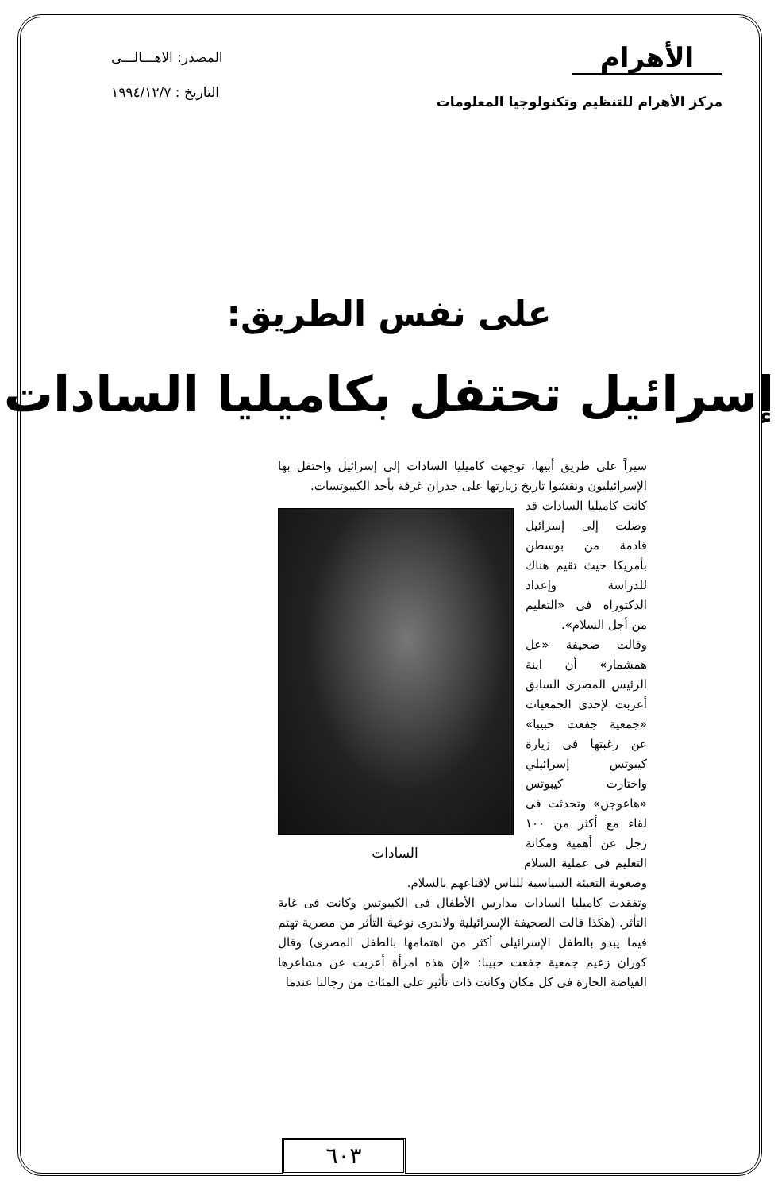الأهرام
المصدر: الاهـــالـــى
مركز الأهرام للتنظيم وتكنولوجيا المعلومات
التاريخ : ١٩٩٤/١٢/٧
على نفس الطريق:
إسرائيل تحتفل بكاميليا السادات
سيراً على طريق أبيها، توجهت كاميليا السادات إلى إسرائيل واحتفل بها الإسرائيليون ونقشوا تاريخ زيارتها على جدران غرفة بأحد الكيبوتسات.
السادات
كانت كاميليا السادات قد وصلت إلى إسرائيل قادمة من بوسطن بأمريكا حيث تقيم هناك للدراسة وإعداد الدكتوراه فى «التعليم من أجل السلام».
وقالت صحيفة «عل همشمار» أن ابنة الرئيس المصرى السابق أعربت لإحدى الجمعيات «جمعية جفعت حبيبا» عن رغبتها فى زيارة كيبوتس إسرائيلي واختارت كيبوتس «هاعوجن» وتحدثت فى لقاء مع أكثر من ١٠٠ رجل عن أهمية ومكانة التعليم فى عملية السلام وصعوبة التعبئة السياسية للناس لاقناعهم بالسلام.
وتفقدت كاميليا السادات مدارس الأطفال فى الكيبوتس وكانت فى غاية التأثر. (هكذا قالت الصحيفة الإسرائيلية ولاندرى نوعية التأثر من مصرية تهتم فيما يبدو بالطفل الإسرائيلى أكثر من اهتمامها بالطفل المصرى) وقال كوران زعيم جمعية جفعت حبيبا: «إن هذه امرأة أعربت عن مشاعرها الفياضة الحارة فى كل مكان وكانت ذات تأثير على المئات من رجالنا عندما
٦٠٣